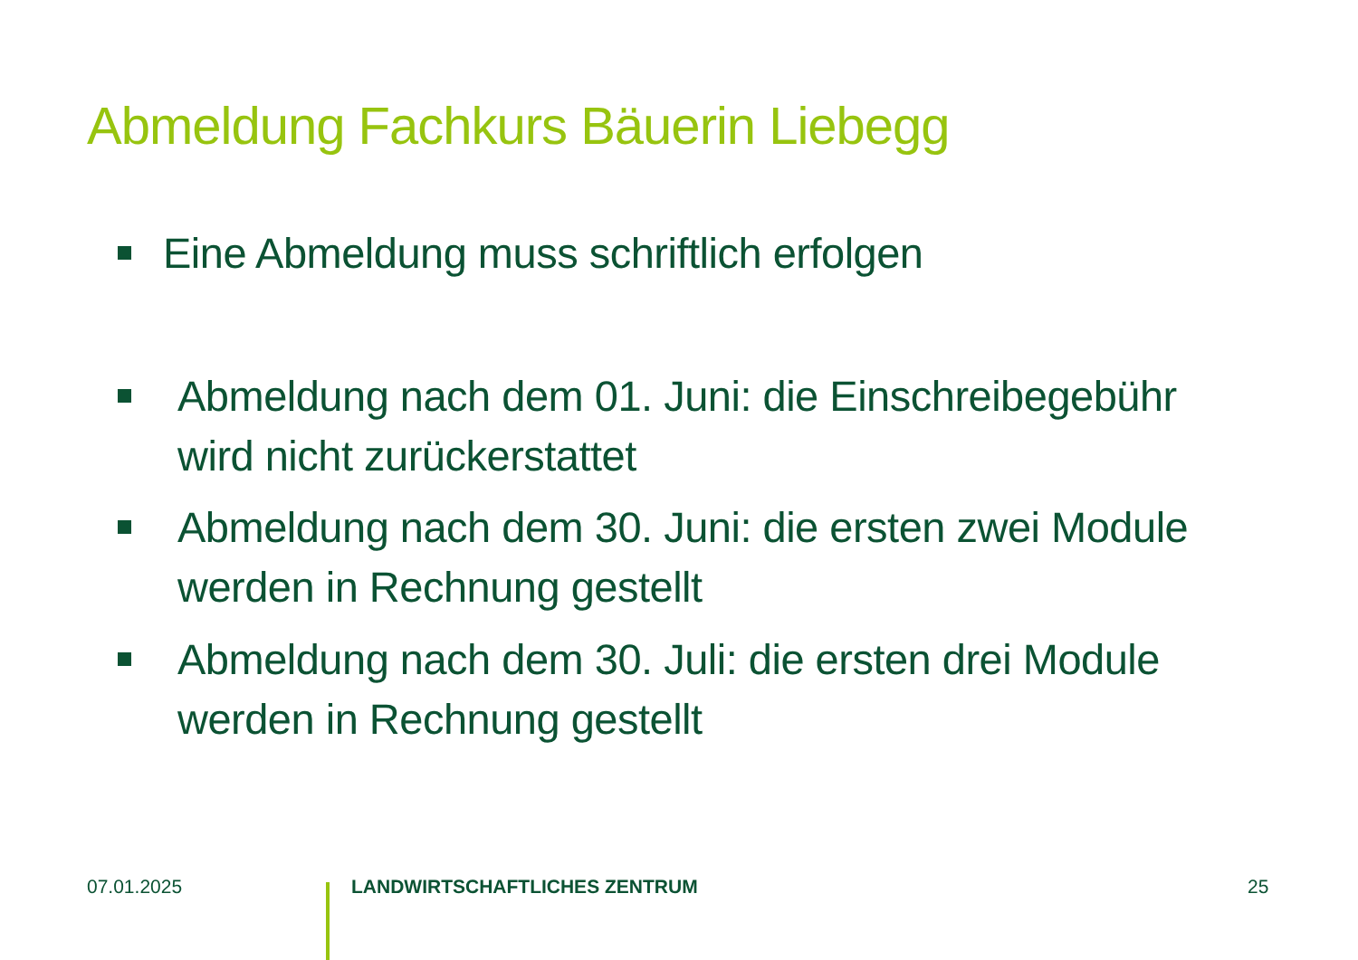Abmeldung Fachkurs Bäuerin Liebegg
Eine Abmeldung muss schriftlich erfolgen
Abmeldung nach dem 01. Juni: die Einschreibegebühr wird nicht zurückerstattet
Abmeldung nach dem 30. Juni: die ersten zwei Module werden in Rechnung gestellt
Abmeldung nach dem 30. Juli: die ersten drei Module werden in Rechnung gestellt
07.01.2025 LANDWIRTSCHAFTLICHES ZENTRUM 25